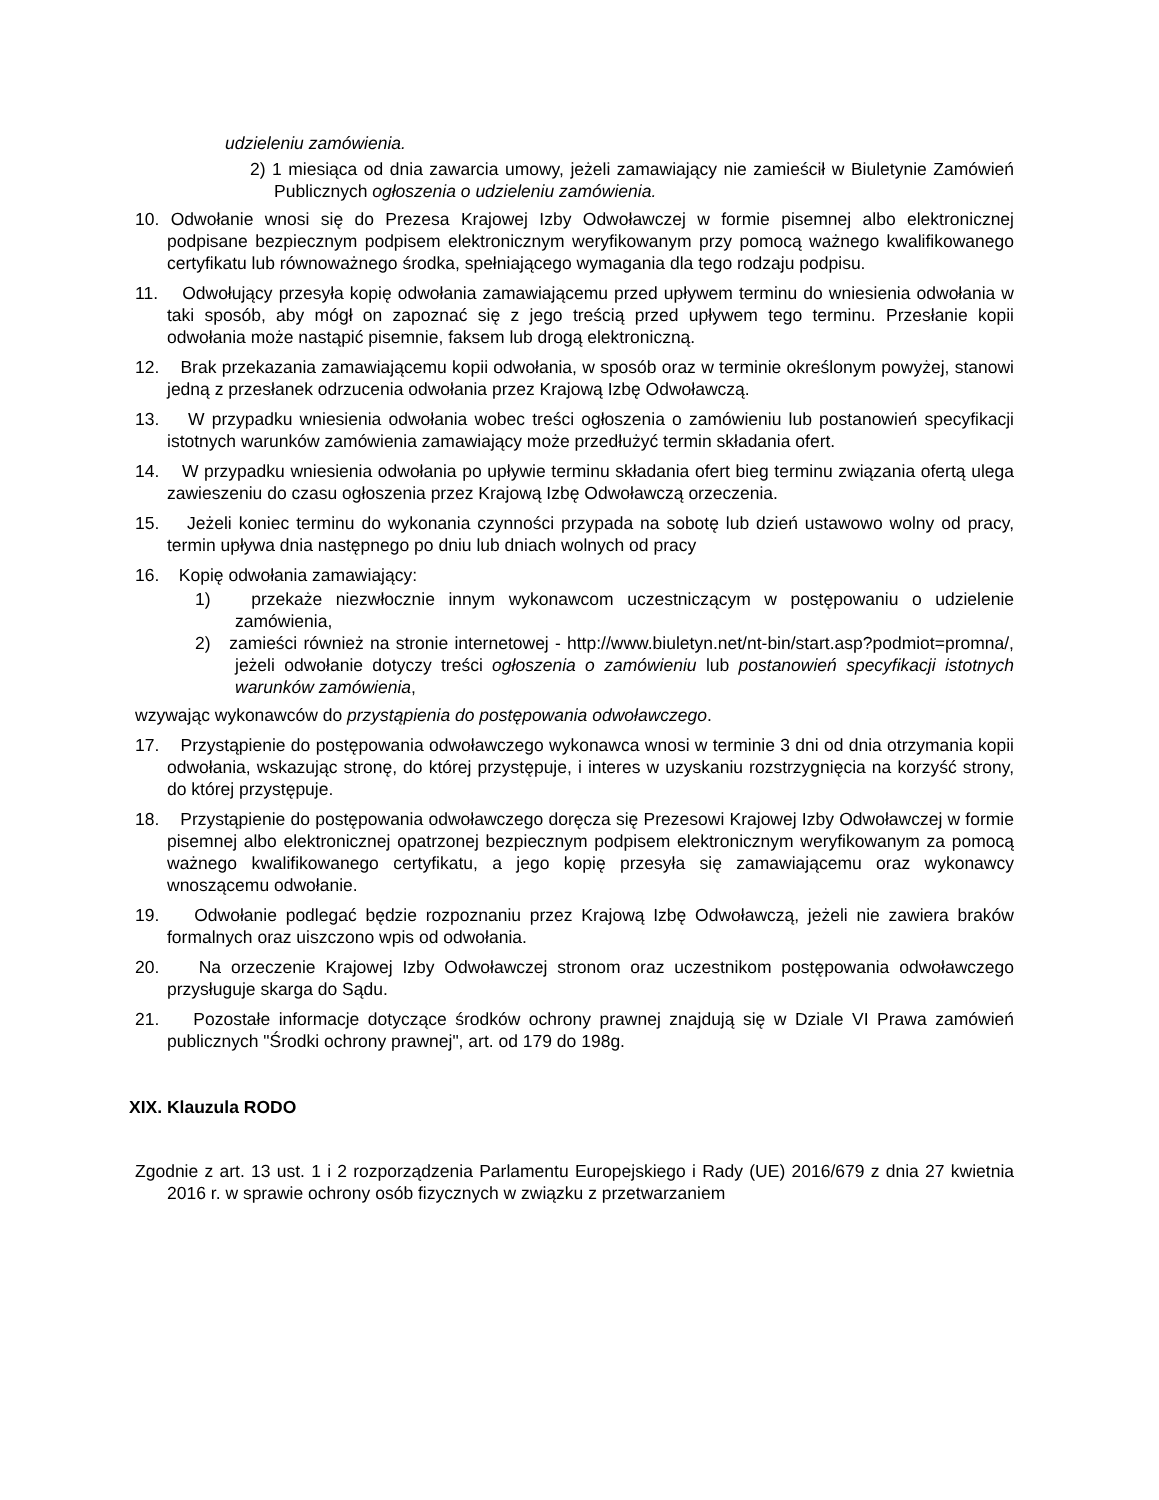udzieleniu zamówienia.
2) 1 miesiąca od dnia zawarcia umowy, jeżeli zamawiający nie zamieścił w Biuletynie Zamówień Publicznych ogłoszenia o udzieleniu zamówienia.
10. Odwołanie wnosi się do Prezesa Krajowej Izby Odwoławczej w formie pisemnej albo elektronicznej podpisane bezpiecznym podpisem elektronicznym weryfikowanym przy pomocą ważnego kwalifikowanego certyfikatu lub równoważnego środka, spełniającego wymagania dla tego rodzaju podpisu.
11. Odwołujący przesyła kopię odwołania zamawiającemu przed upływem terminu do wniesienia odwołania w taki sposób, aby mógł on zapoznać się z jego treścią przed upływem tego terminu. Przesłanie kopii odwołania może nastąpić pisemnie, faksem lub drogą elektroniczną.
12. Brak przekazania zamawiającemu kopii odwołania, w sposób oraz w terminie określonym powyżej, stanowi jedną z przesłanek odrzucenia odwołania przez Krajową Izbę Odwoławczą.
13. W przypadku wniesienia odwołania wobec treści ogłoszenia o zamówieniu lub postanowień specyfikacji istotnych warunków zamówienia zamawiający może przedłużyć termin składania ofert.
14. W przypadku wniesienia odwołania po upływie terminu składania ofert bieg terminu związania ofertą ulega zawieszeniu do czasu ogłoszenia przez Krajową Izbę Odwoławczą orzeczenia.
15. Jeżeli koniec terminu do wykonania czynności przypada na sobotę lub dzień ustawowo wolny od pracy, termin upływa dnia następnego po dniu lub dniach wolnych od pracy
16. Kopię odwołania zamawiający:
1) przekaże niezwłocznie innym wykonawcom uczestniczącym w postępowaniu o udzielenie zamówienia,
2) zamieści również na stronie internetowej - http://www.biuletyn.net/nt-bin/start.asp?podmiot=promna/, jeżeli odwołanie dotyczy treści ogłoszenia o zamówieniu lub postanowień specyfikacji istotnych warunków zamówienia,
wzywając wykonawców do przystąpienia do postępowania odwoławczego.
17. Przystąpienie do postępowania odwoławczego wykonawca wnosi w terminie 3 dni od dnia otrzymania kopii odwołania, wskazując stronę, do której przystępuje, i interes w uzyskaniu rozstrzygnięcia na korzyść strony, do której przystępuje.
18. Przystąpienie do postępowania odwoławczego doręcza się Prezesowi Krajowej Izby Odwoławczej w formie pisemnej albo elektronicznej opatrzonej bezpiecznym podpisem elektronicznym weryfikowanym za pomocą ważnego kwalifikowanego certyfikatu, a jego kopię przesyła się zamawiającemu oraz wykonawcy wnoszącemu odwołanie.
19. Odwołanie podlegać będzie rozpoznaniu przez Krajową Izbę Odwoławczą, jeżeli nie zawiera braków formalnych oraz uiszczono wpis od odwołania.
20. Na orzeczenie Krajowej Izby Odwoławczej stronom oraz uczestnikom postępowania odwoławczego przysługuje skarga do Sądu.
21. Pozostałe informacje dotyczące środków ochrony prawnej znajdują się w Dziale VI Prawa zamówień publicznych "Środki ochrony prawnej", art. od 179 do 198g.
XIX. Klauzula RODO
Zgodnie z art. 13 ust. 1 i 2 rozporządzenia Parlamentu Europejskiego i Rady (UE) 2016/679 z dnia 27 kwietnia 2016 r. w sprawie ochrony osób fizycznych w związku z przetwarzaniem